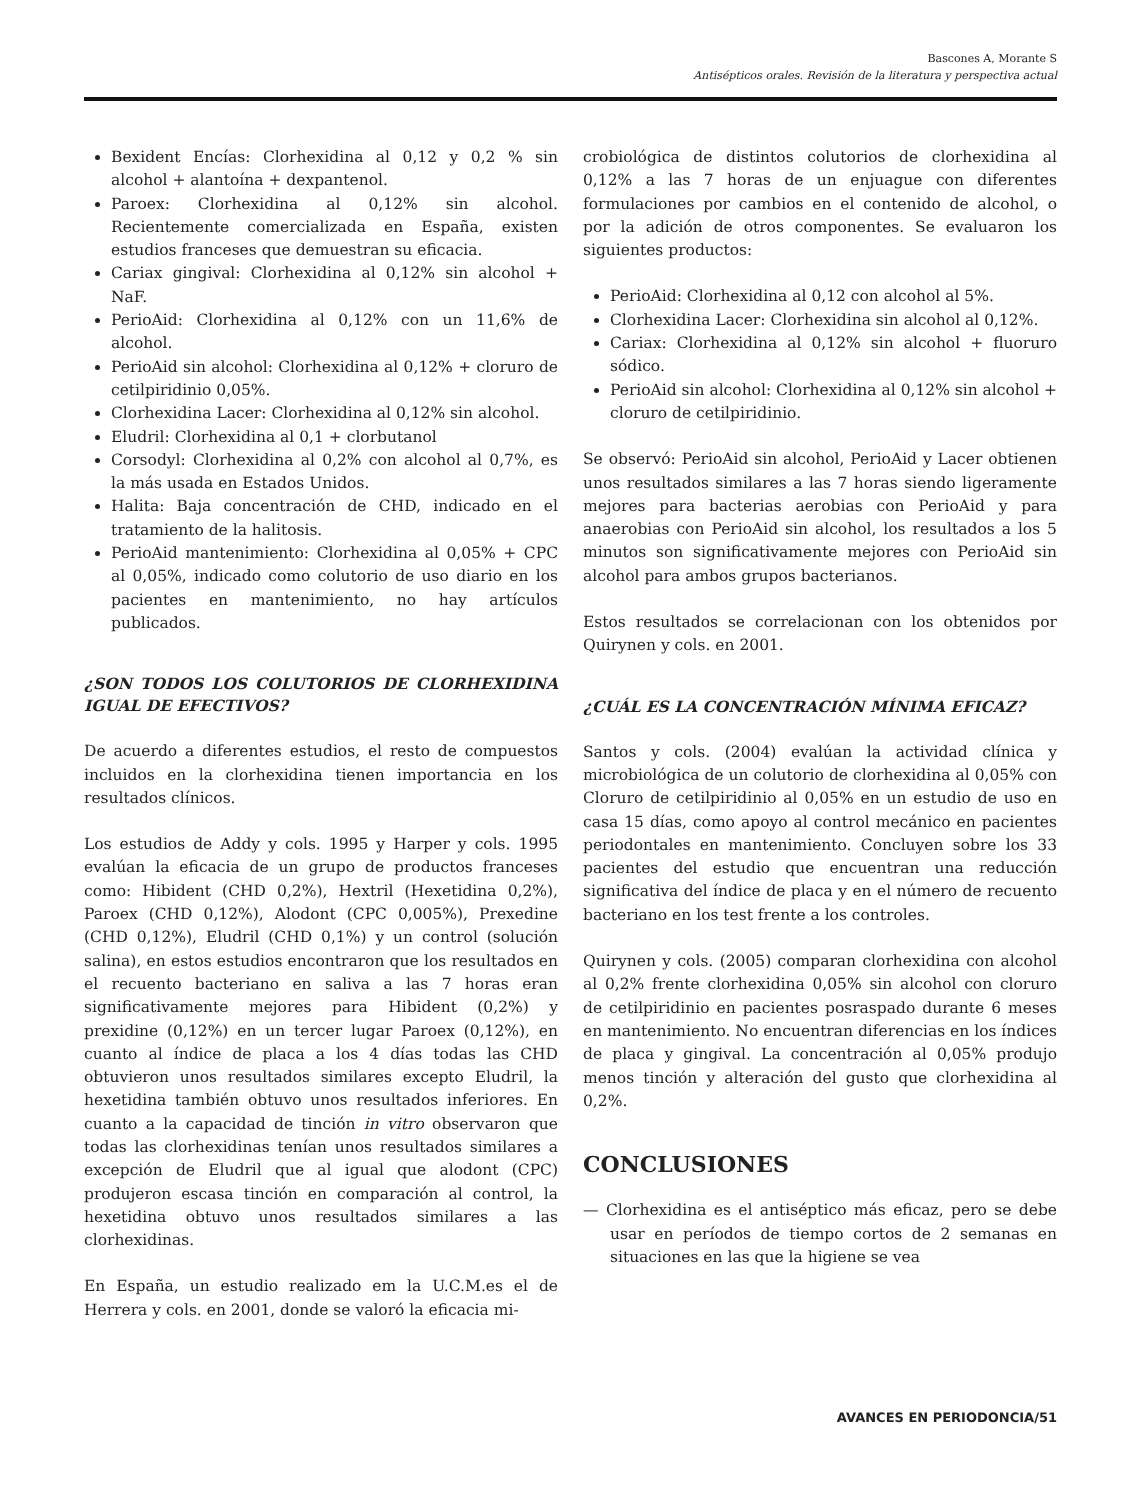Bascones A, Morante S
Antisépticos orales. Revisión de la literatura y perspectiva actual
Bexident Encías: Clorhexidina al 0,12 y 0,2 % sin alcohol + alantoína + dexpantenol.
Paroex: Clorhexidina al 0,12% sin alcohol. Recientemente comercializada en España, existen estudios franceses que demuestran su eficacia.
Cariax gingival: Clorhexidina al 0,12% sin alcohol + NaF.
PerioAid: Clorhexidina al 0,12% con un 11,6% de alcohol.
PerioAid sin alcohol: Clorhexidina al 0,12% + cloruro de cetilpiridinio 0,05%.
Clorhexidina Lacer: Clorhexidina al 0,12% sin alcohol.
Eludril: Clorhexidina al 0,1 + clorbutanol
Corsodyl: Clorhexidina al 0,2% con alcohol al 0,7%, es la más usada en Estados Unidos.
Halita: Baja concentración de CHD, indicado en el tratamiento de la halitosis.
PerioAid mantenimiento: Clorhexidina al 0,05% + CPC al 0,05%, indicado como colutorio de uso diario en los pacientes en mantenimiento, no hay artículos publicados.
¿SON TODOS LOS COLUTORIOS DE CLORHEXIDINA IGUAL DE EFECTIVOS?
De acuerdo a diferentes estudios, el resto de compuestos incluidos en la clorhexidina tienen importancia en los resultados clínicos.
Los estudios de Addy y cols. 1995 y Harper y cols. 1995 evalúan la eficacia de un grupo de productos franceses como: Hibident (CHD 0,2%), Hextril (Hexetidina 0,2%), Paroex (CHD 0,12%), Alodont (CPC 0,005%), Prexedine (CHD 0,12%), Eludril (CHD 0,1%) y un control (solución salina), en estos estudios encontraron que los resultados en el recuento bacteriano en saliva a las 7 horas eran significativamente mejores para Hibident (0,2%) y prexidine (0,12%) en un tercer lugar Paroex (0,12%), en cuanto al índice de placa a los 4 días todas las CHD obtuvieron unos resultados similares excepto Eludril, la hexetidina también obtuvo unos resultados inferiores. En cuanto a la capacidad de tinción in vitro observaron que todas las clorhexidinas tenían unos resultados similares a excepción de Eludril que al igual que alodont (CPC) produjeron escasa tinción en comparación al control, la hexetidina obtuvo unos resultados similares a las clorhexidinas.
En España, un estudio realizado em la U.C.M.es el de Herrera y cols. en 2001, donde se valoró la eficacia mi-
crobiológica de distintos colutorios de clorhexidina al 0,12% a las 7 horas de un enjuague con diferentes formulaciones por cambios en el contenido de alcohol, o por la adición de otros componentes. Se evaluaron los siguientes productos:
PerioAid: Clorhexidina al 0,12 con alcohol al 5%.
Clorhexidina Lacer: Clorhexidina sin alcohol al 0,12%.
Cariax: Clorhexidina al 0,12% sin alcohol + fluoruro sódico.
PerioAid sin alcohol: Clorhexidina al 0,12% sin alcohol + cloruro de cetilpiridinio.
Se observó: PerioAid sin alcohol, PerioAid y Lacer obtienen unos resultados similares a las 7 horas siendo ligeramente mejores para bacterias aerobias con PerioAid y para anaerobias con PerioAid sin alcohol, los resultados a los 5 minutos son significativamente mejores con PerioAid sin alcohol para ambos grupos bacterianos.
Estos resultados se correlacionan con los obtenidos por Quirynen y cols. en 2001.
¿CUÁL ES LA CONCENTRACIÓN MÍNIMA EFICAZ?
Santos y cols. (2004) evalúan la actividad clínica y microbiológica de un colutorio de clorhexidina al 0,05% con Cloruro de cetilpiridinio al 0,05% en un estudio de uso en casa 15 días, como apoyo al control mecánico en pacientes periodontales en mantenimiento. Concluyen sobre los 33 pacientes del estudio que encuentran una reducción significativa del índice de placa y en el número de recuento bacteriano en los test frente a los controles.
Quirynen y cols. (2005) comparan clorhexidina con alcohol al 0,2% frente clorhexidina 0,05% sin alcohol con cloruro de cetilpiridinio en pacientes posraspado durante 6 meses en mantenimiento. No encuentran diferencias en los índices de placa y gingival. La concentración al 0,05% produjo menos tinción y alteración del gusto que clorhexidina al 0,2%.
CONCLUSIONES
— Clorhexidina es el antiséptico más eficaz, pero se debe usar en períodos de tiempo cortos de 2 semanas en situaciones en las que la higiene se vea
AVANCES EN PERIODONCIA/51